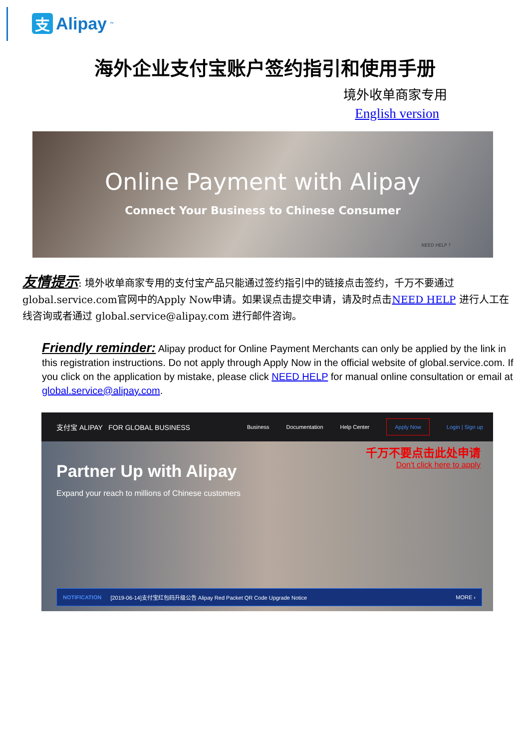支 Alipay<sup>™</sup>
海外企业支付宝账户签约指引和使用手册
境外收单商家专用
English version
Online Payment with Alipay
Connect Your Business to Chinese Consumer
NEED HELP ?
友情提示: 境外收单商家专用的支付宝产品只能通过签约指引中的链接点击签约，千万不要通过global.service.com官网中的Apply Now申请。如果误点击提交申请，请及时点击NEED HELP 进行人工在线咨询或者通过 global.service@alipay.com 进行邮件咨询。
Friendly reminder: Alipay product for Online Payment Merchants can only be applied by the link in this registration instructions. Do not apply through Apply Now in the official website of global.service.com. If you click on the application by mistake, please click NEED HELP for manual online consultation or email at global.service@alipay.com.
支付宝 ALIPAY FOR GLOBAL BUSINESS Business Documentation Help Center Apply Now Login | Sign up
千万不要点击此处申请
Don't click here to apply
Partner Up with Alipay
Expand your reach to millions of Chinese customers
NOTIFICATION [2019-06-14]支付宝红包码升级公告 Alipay Red Packet QR Code Upgrade Notice MORE ›